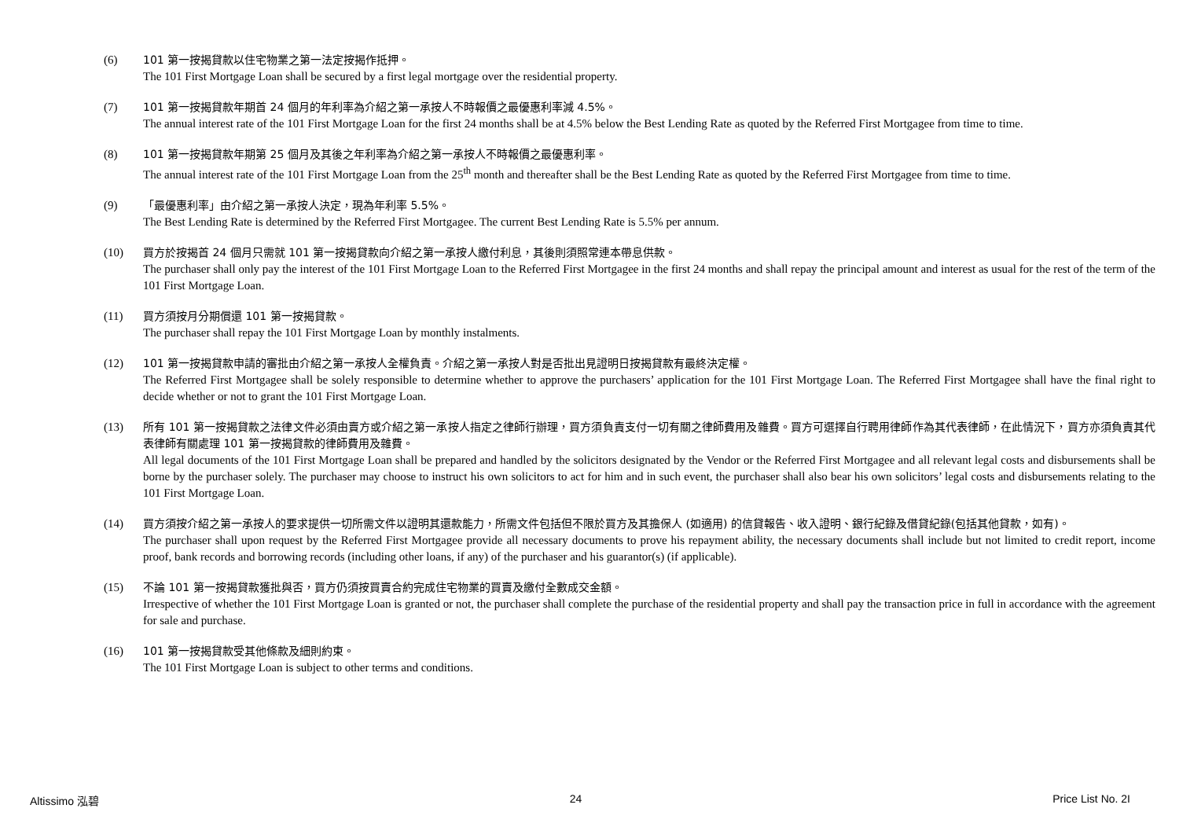(6) 101 第一按揭貸款以住宅物業之第一法定按揭作抵押。
The 101 First Mortgage Loan shall be secured by a first legal mortgage over the residential property.
(7) 101 第一按揭貸款年期首 24 個月的年利率為介紹之第一承按人不時報價之最優惠利率減 4.5%。
The annual interest rate of the 101 First Mortgage Loan for the first 24 months shall be at 4.5% below the Best Lending Rate as quoted by the Referred First Mortgagee from time to time.
(8) 101 第一按揭貸款年期第 25 個月及其後之年利率為介紹之第一承按人不時報價之最優惠利率。
The annual interest rate of the 101 First Mortgage Loan from the 25<sup>th</sup> month and thereafter shall be the Best Lending Rate as quoted by the Referred First Mortgagee from time to time.
(9) 「最優惠利率」由介紹之第一承按人決定，現為年利率 5.5%。
The Best Lending Rate is determined by the Referred First Mortgagee. The current Best Lending Rate is 5.5% per annum.
(10) 買方於按揭首 24 個月只需就 101 第一按揭貸款向介紹之第一承按人繳付利息，其後則須照常連本帶息供款。
The purchaser shall only pay the interest of the 101 First Mortgage Loan to the Referred First Mortgagee in the first 24 months and shall repay the principal amount and interest as usual for the rest of the term of the 101 First Mortgage Loan.
(11) 買方須按月分期償還 101 第一按揭貸款。
The purchaser shall repay the 101 First Mortgage Loan by monthly instalments.
(12) 101 第一按揭貸款申請的審批由介紹之第一承按人全權負責。介紹之第一承按人對是否批出見證明日按揭貸款有最終決定權。
The Referred First Mortgagee shall be solely responsible to determine whether to approve the purchasers’ application for the 101 First Mortgage Loan. The Referred First Mortgagee shall have the final right to decide whether or not to grant the 101 First Mortgage Loan.
(13) 所有 101 第一按揭貸款之法律文件必須由賣方或介紹之第一承按人指定之律師行辦理，買方須負責支付一切有關之律師費用及雜費。買方可選擇自行聘用律師作為其代表律師，在此情況下，買方亦須負責其代表律師有關處理 101 第一按揭貸款的律師費用及雜費。
All legal documents of the 101 First Mortgage Loan shall be prepared and handled by the solicitors designated by the Vendor or the Referred First Mortgagee and all relevant legal costs and disbursements shall be borne by the purchaser solely. The purchaser may choose to instruct his own solicitors to act for him and in such event, the purchaser shall also bear his own solicitors’ legal costs and disbursements relating to the 101 First Mortgage Loan.
(14) 買方須按介紹之第一承按人的要求提供一切所需文件以證明其還款能力，所需文件包括但不限於買方及其擔保人 (如適用) 的信貸報告、收入證明、銀行紀錄及借貸紀錄(包括其他貸款，如有)。
The purchaser shall upon request by the Referred First Mortgagee provide all necessary documents to prove his repayment ability, the necessary documents shall include but not limited to credit report, income proof, bank records and borrowing records (including other loans, if any) of the purchaser and his guarantor(s) (if applicable).
(15) 不論 101 第一按揭貸款獲批與否，買方仍須按買賣合約完成住宅物業的買賣及繳付全數成交金額。
Irrespective of whether the 101 First Mortgage Loan is granted or not, the purchaser shall complete the purchase of the residential property and shall pay the transaction price in full in accordance with the agreement for sale and purchase.
(16) 101 第一按揭貸款受其他條款及細則約束。
The 101 First Mortgage Loan is subject to other terms and conditions.
Altissimo 泓碧 24 Price List No. 2I